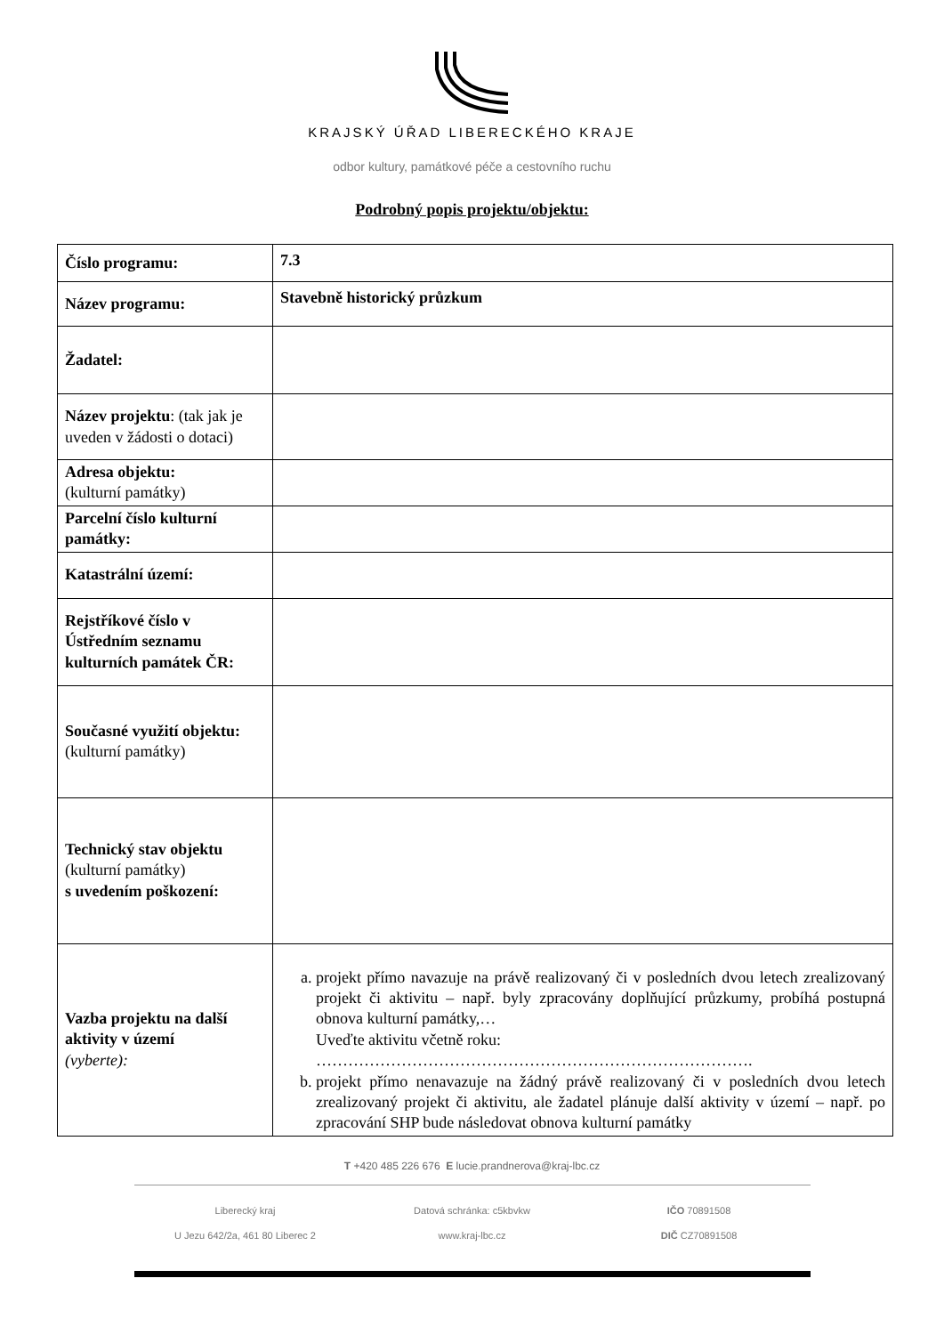KRAJSKÝ ÚŘAD LIBERECKÉHO KRAJE
odbor kultury, památkové péče a cestovního ruchu
Podrobný popis projektu/objektu:
| Číslo programu: | 7.3 |
| Název programu: | Stavebně historický průzkum |
| Žadatel: | |
| Název projektu : (tak jak je uveden v žádosti o dotaci) | |
| Adresa objektu: (kulturní památky) | |
| Parcelní číslo kulturní památky: | |
| Katastrální území: | |
| Rejstříkové číslo v Ústředním seznamu kulturních památek ČR: | |
| Současné využití objektu: (kulturní památky) | |
| Technický stav objektu (kulturní památky) s uvedením poškození: | |
| Vazba projektu na další aktivity v území (vyberte): | a. projekt přímo navazuje na právě realizovaný či v posledních dvou letech zrealizovaný projekt či aktivitu – např. byly zpracovány doplňující průzkumy, probíhá postupná obnova kulturní památky,… Uveďte aktivitu včetně roku: ………………………………………………………………………. b. projekt přímo nenavazuje na žádný právě realizovaný či v posledních dvou letech zrealizovaný projekt či aktivitu, ale žadatel plánuje další aktivity v území – např. po zpracování SHP bude následovat obnova kulturní památky |
T +420 485 226 676 E lucie.prandnerova@kraj-lbc.cz
Liberecký kraj
U Jezu 642/2a, 461 80 Liberec 2
Datová schránka: c5kbvkw
www.kraj-lbc.cz
IČO 70891508
DIČ CZ70891508